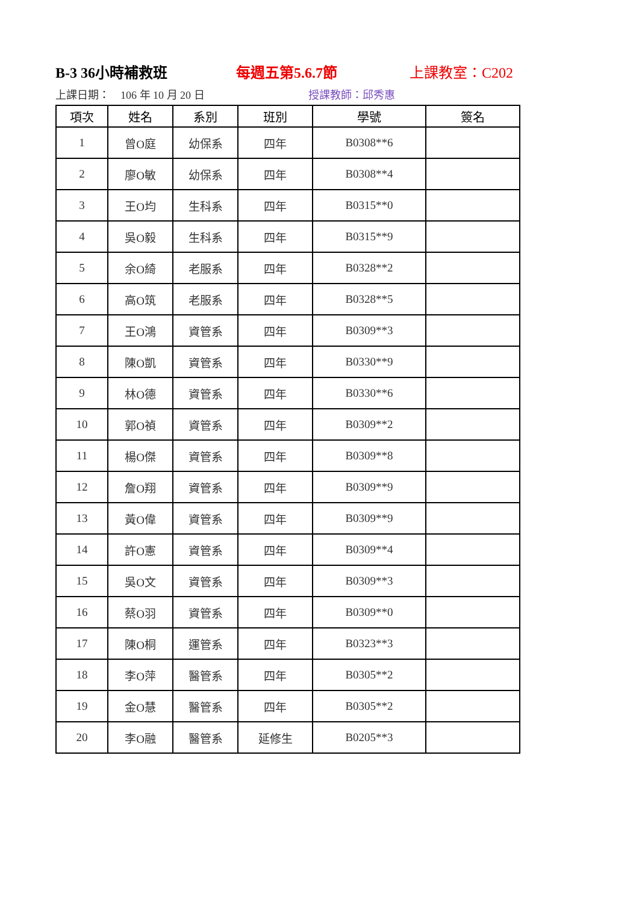B-3 36小時補救班 每週五第5.6.7節 上課教室：C202
上課日期：　106 年 10 月 20 日 授課教師：邱秀惠
| 項次 | 姓名 | 系別 | 班別 | 學號 | 簽名 |
| --- | --- | --- | --- | --- | --- |
| 1 | 曾O庭 | 幼保系 | 四年 | B0308**6 | |
| 2 | 廖O敏 | 幼保系 | 四年 | B0308**4 | |
| 3 | 王O均 | 生科系 | 四年 | B0315**0 | |
| 4 | 吳O毅 | 生科系 | 四年 | B0315**9 | |
| 5 | 余O綺 | 老服系 | 四年 | B0328**2 | |
| 6 | 高O筑 | 老服系 | 四年 | B0328**5 | |
| 7 | 王O鴻 | 資管系 | 四年 | B0309**3 | |
| 8 | 陳O凱 | 資管系 | 四年 | B0330**9 | |
| 9 | 林O德 | 資管系 | 四年 | B0330**6 | |
| 10 | 郭O禎 | 資管系 | 四年 | B0309**2 | |
| 11 | 楊O傑 | 資管系 | 四年 | B0309**8 | |
| 12 | 詹O翔 | 資管系 | 四年 | B0309**9 | |
| 13 | 黃O偉 | 資管系 | 四年 | B0309**9 | |
| 14 | 許O憲 | 資管系 | 四年 | B0309**4 | |
| 15 | 吳O文 | 資管系 | 四年 | B0309**3 | |
| 16 | 蔡O羽 | 資管系 | 四年 | B0309**0 | |
| 17 | 陳O桐 | 運管系 | 四年 | B0323**3 | |
| 18 | 李O萍 | 醫管系 | 四年 | B0305**2 | |
| 19 | 金O慧 | 醫管系 | 四年 | B0305**2 | |
| 20 | 李O融 | 醫管系 | 延修生 | B0205**3 | |